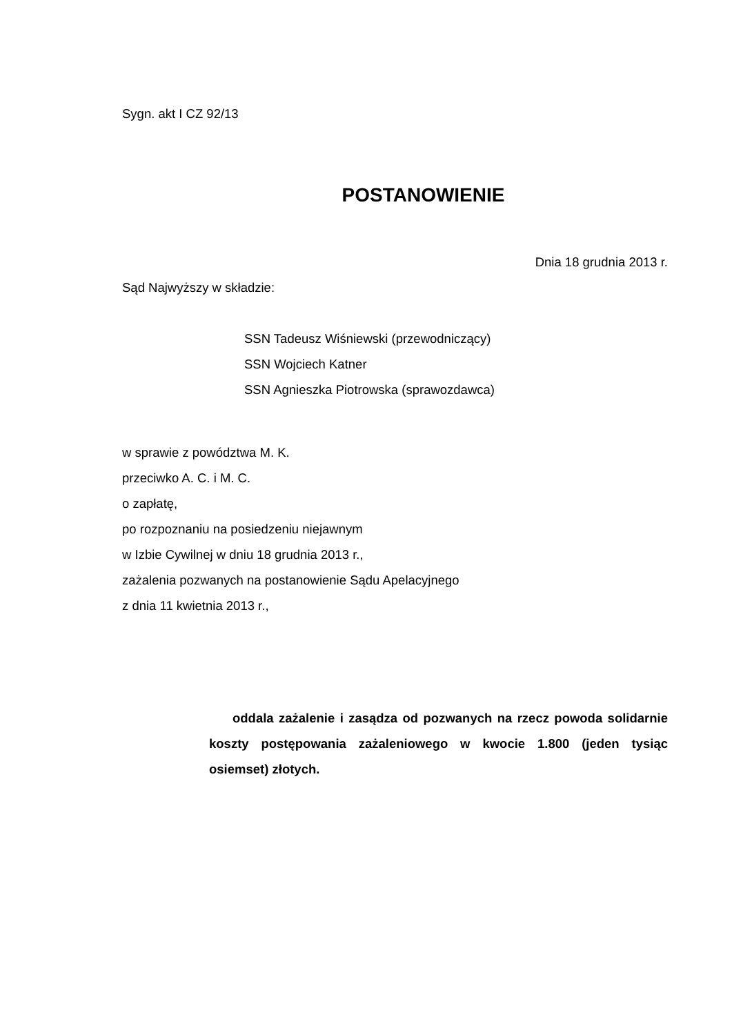Sygn. akt I CZ 92/13
POSTANOWIENIE
Dnia 18 grudnia 2013 r.
Sąd Najwyższy w składzie:
SSN Tadeusz Wiśniewski (przewodniczący)
SSN Wojciech Katner
SSN Agnieszka Piotrowska (sprawozdawca)
w sprawie z powództwa M. K.
przeciwko A. C. i M. C.
o zapłatę,
po rozpoznaniu na posiedzeniu niejawnym
w Izbie Cywilnej w dniu 18 grudnia 2013 r.,
zażalenia pozwanych na postanowienie Sądu Apelacyjnego
z dnia 11 kwietnia 2013 r.,
oddala zażalenie i zasądza od pozwanych na rzecz powoda solidarnie koszty postępowania zażaleniowego w kwocie 1.800 (jeden tysiąc osiemset) złotych.